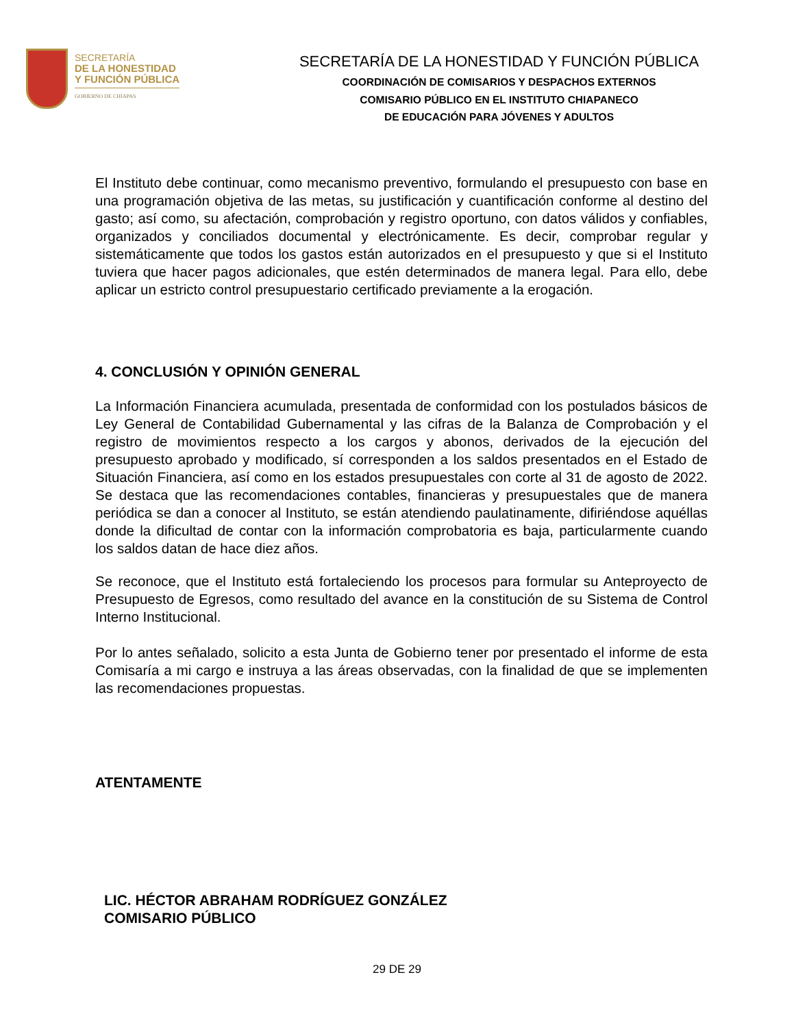SECRETARÍA
DE LA HONESTIDAD
Y FUNCIÓN PÚBLICA
GOBIERNO DE CHIAPAS
SECRETARÍA DE LA HONESTIDAD Y FUNCIÓN PÚBLICA
COORDINACIÓN DE COMISARIOS Y DESPACHOS EXTERNOS
COMISARIO PÚBLICO EN EL INSTITUTO CHIAPANECO
DE EDUCACIÓN PARA JÓVENES Y ADULTOS
El Instituto debe continuar, como mecanismo preventivo, formulando el presupuesto con base en una programación objetiva de las metas, su justificación y cuantificación conforme al destino del gasto; así como, su afectación, comprobación y registro oportuno, con datos válidos y confiables, organizados y conciliados documental y electrónicamente. Es decir, comprobar regular y sistemáticamente que todos los gastos están autorizados en el presupuesto y que si el Instituto tuviera que hacer pagos adicionales, que estén determinados de manera legal. Para ello, debe aplicar un estricto control presupuestario certificado previamente a la erogación.
4. CONCLUSIÓN Y OPINIÓN GENERAL
La Información Financiera acumulada, presentada de conformidad con los postulados básicos de Ley General de Contabilidad Gubernamental y las cifras de la Balanza de Comprobación y el registro de movimientos respecto a los cargos y abonos, derivados de la ejecución del presupuesto aprobado y modificado, sí corresponden a los saldos presentados en el Estado de Situación Financiera, así como en los estados presupuestales con corte al 31 de agosto de 2022. Se destaca que las recomendaciones contables, financieras y presupuestales que de manera periódica se dan a conocer al Instituto, se están atendiendo paulatinamente, difiriéndose aquéllas donde la dificultad de contar con la información comprobatoria es baja, particularmente cuando los saldos datan de hace diez años.
Se reconoce, que el Instituto está fortaleciendo los procesos para formular su Anteproyecto de Presupuesto de Egresos, como resultado del avance en la constitución de su Sistema de Control Interno Institucional.
Por lo antes señalado, solicito a esta Junta de Gobierno tener por presentado el informe de esta Comisaría a mi cargo e instruya a las áreas observadas, con la finalidad de que se implementen las recomendaciones propuestas.
ATENTAMENTE
LIC. HÉCTOR ABRAHAM RODRÍGUEZ GONZÁLEZ
COMISARIO PÚBLICO
29 DE 29